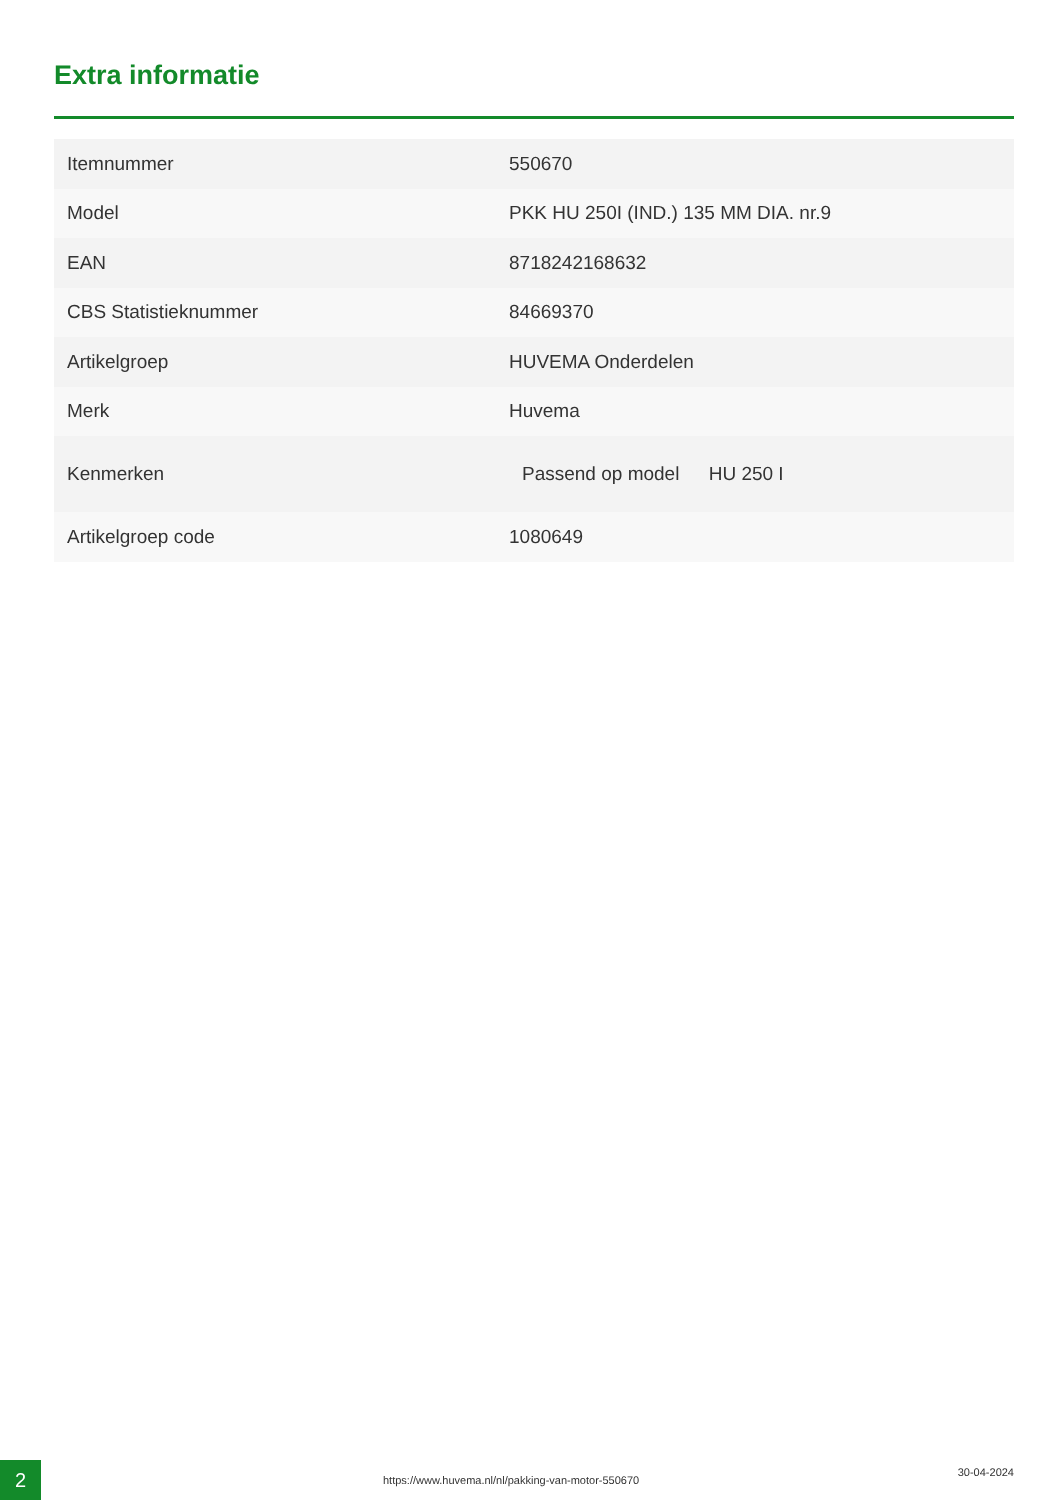Extra informatie
| Itemnummer | 550670 |
| Model | PKK HU 250I (IND.) 135 MM DIA. nr.9 |
| EAN | 8718242168632 |
| CBS Statistieknummer | 84669370 |
| Artikelgroep | HUVEMA Onderdelen |
| Merk | Huvema |
| Kenmerken | Passend op model HU 250 I |
| Artikelgroep code | 1080649 |
2
https://www.huvema.nl/nl/pakking-van-motor-550670
30-04-2024